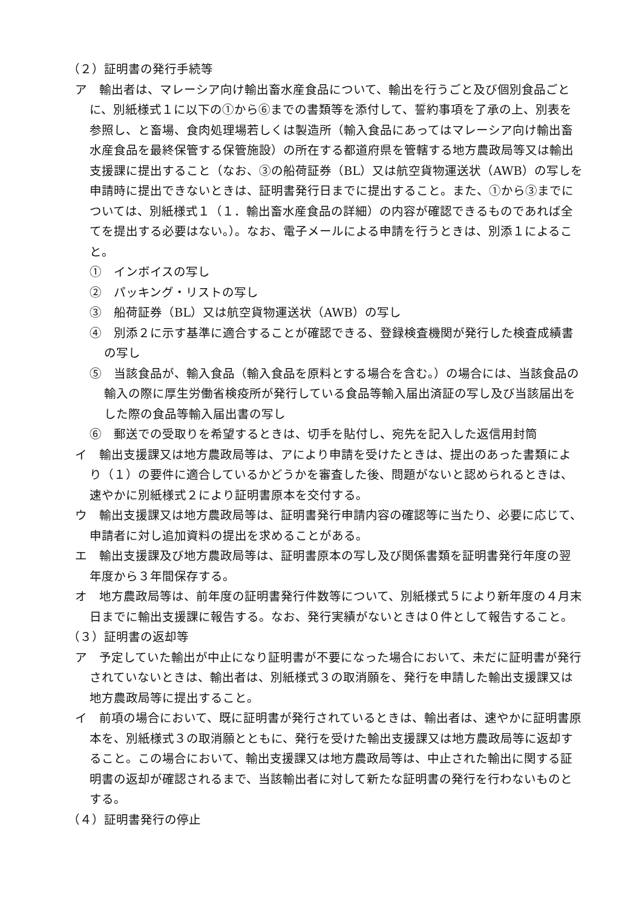（２）証明書の発行手続等
ア　輸出者は、マレーシア向け輸出畜水産食品について、輸出を行うごと及び個別食品ごとに、別紙様式１に以下の①から⑥までの書類等を添付して、誓約事項を了承の上、別表を参照し、と畜場、食肉処理場若しくは製造所（輸入食品にあってはマレーシア向け輸出畜水産食品を最終保管する保管施設）の所在する都道府県を管轄する地方農政局等又は輸出支援課に提出すること（なお、③の船荷証券（BL）又は航空貨物運送状（AWB）の写しを申請時に提出できないときは、証明書発行日までに提出すること。また、①から③までについては、別紙様式１（１．輸出畜水産食品の詳細）の内容が確認できるものであれば全てを提出する必要はない。）。なお、電子メールによる申請を行うときは、別添１によること。
①　インボイスの写し
②　パッキング・リストの写し
③　船荷証券（BL）又は航空貨物運送状（AWB）の写し
④　別添２に示す基準に適合することが確認できる、登録検査機関が発行した検査成績書の写し
⑤　当該食品が、輸入食品（輸入食品を原料とする場合を含む。）の場合には、当該食品の輸入の際に厚生労働省検疫所が発行している食品等輸入届出済証の写し及び当該届出をした際の食品等輸入届出書の写し
⑥　郵送での受取りを希望するときは、切手を貼付し、宛先を記入した返信用封筒
イ　輸出支援課又は地方農政局等は、アにより申請を受けたときは、提出のあった書類により（１）の要件に適合しているかどうかを審査した後、問題がないと認められるときは、速やかに別紙様式２により証明書原本を交付する。
ウ　輸出支援課又は地方農政局等は、証明書発行申請内容の確認等に当たり、必要に応じて、申請者に対し追加資料の提出を求めることがある。
エ　輸出支援課及び地方農政局等は、証明書原本の写し及び関係書類を証明書発行年度の翌年度から３年間保存する。
オ　地方農政局等は、前年度の証明書発行件数等について、別紙様式５により新年度の４月末日までに輸出支援課に報告する。なお、発行実績がないときは０件として報告すること。
（３）証明書の返却等
ア　予定していた輸出が中止になり証明書が不要になった場合において、未だに証明書が発行されていないときは、輸出者は、別紙様式３の取消願を、発行を申請した輸出支援課又は地方農政局等に提出すること。
イ　前項の場合において、既に証明書が発行されているときは、輸出者は、速やかに証明書原本を、別紙様式３の取消願とともに、発行を受けた輸出支援課又は地方農政局等に返却すること。この場合において、輸出支援課又は地方農政局等は、中止された輸出に関する証明書の返却が確認されるまで、当該輸出者に対して新たな証明書の発行を行わないものとする。
（４）証明書発行の停止